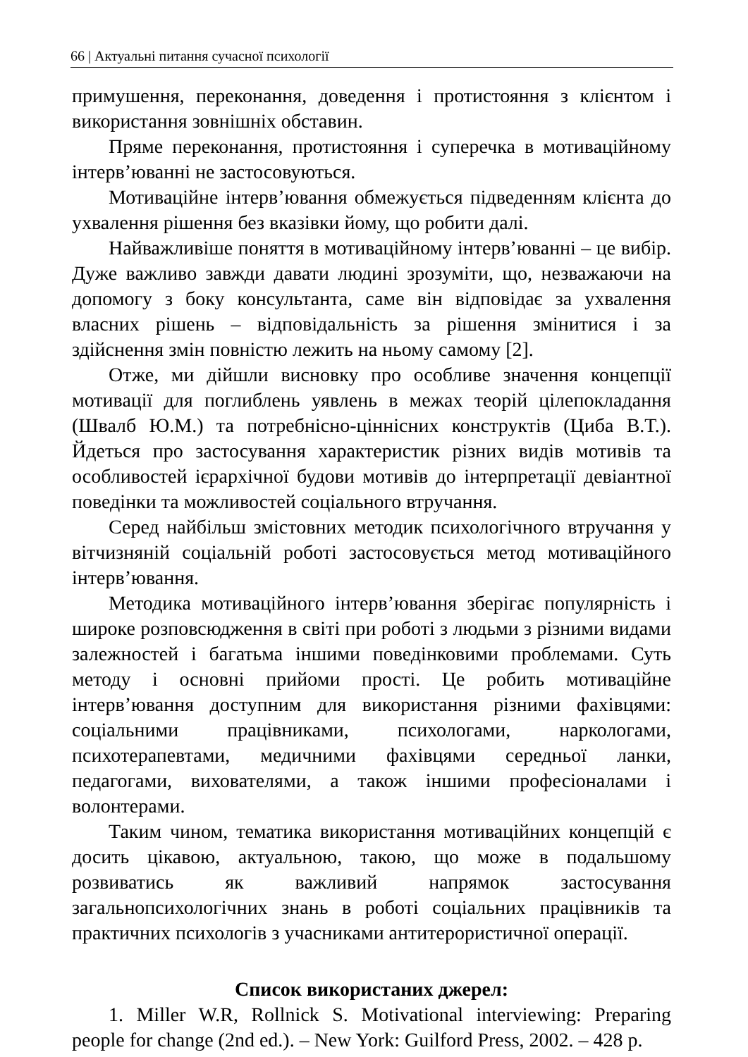66 | Актуальні питання сучасної психології
примушення, переконання, доведення і протистояння з клієнтом і використання зовнішніх обставин.
Пряме переконання, протистояння і суперечка в мотиваційному інтерв’юванні не застосовуються.
Мотиваційне інтерв’ювання обмежується підведенням клієнта до ухвалення рішення без вказівки йому, що робити далі.
Найважливіше поняття в мотиваційному інтерв’юванні – це вибір. Дуже важливо завжди давати людині зрозуміти, що, незважаючи на допомогу з боку консультанта, саме він відповідає за ухвалення власних рішень – відповідальність за рішення змінитися і за здійснення змін повністю лежить на ньому самому [2].
Отже, ми дійшли висновку про особливе значення концепції мотивації для поглиблень уявлень в межах теорій цілепокладання (Швалб Ю.М.) та потребнісно-ціннісних конструктів (Циба В.Т.). Йдеться про застосування характеристик різних видів мотивів та особливостей ієрархічної будови мотивів до інтерпретації девіантної поведінки та можливостей соціального втручання.
Серед найбільш змістовних методик психологічного втручання у вітчизняній соціальній роботі застосовується метод мотиваційного інтерв’ювання.
Методика мотиваційного інтерв’ювання зберігає популярність і широке розповсюдження в світі при роботі з людьми з різними видами залежностей і багатьма іншими поведінковими проблемами. Суть методу і основні прийоми прості. Це робить мотиваційне інтерв’ювання доступним для використання різними фахівцями: соціальними працівниками, психологами, наркологами, психотерапевтами, медичними фахівцями середньої ланки, педагогами, вихователями, а також іншими професіоналами і волонтерами.
Таким чином, тематика використання мотиваційних концепцій є досить цікавою, актуальною, такою, що може в подальшому розвиватись як важливий напрямок застосування загальнопсихологічних знань в роботі соціальних працівників та практичних психологів з учасниками антитерористичної операції.
Список використаних джерел:
1. Miller W.R, Rollnick S. Motivational interviewing: Preparing people for change (2nd ed.). – New York: Guilford Press, 2002. – 428 p.